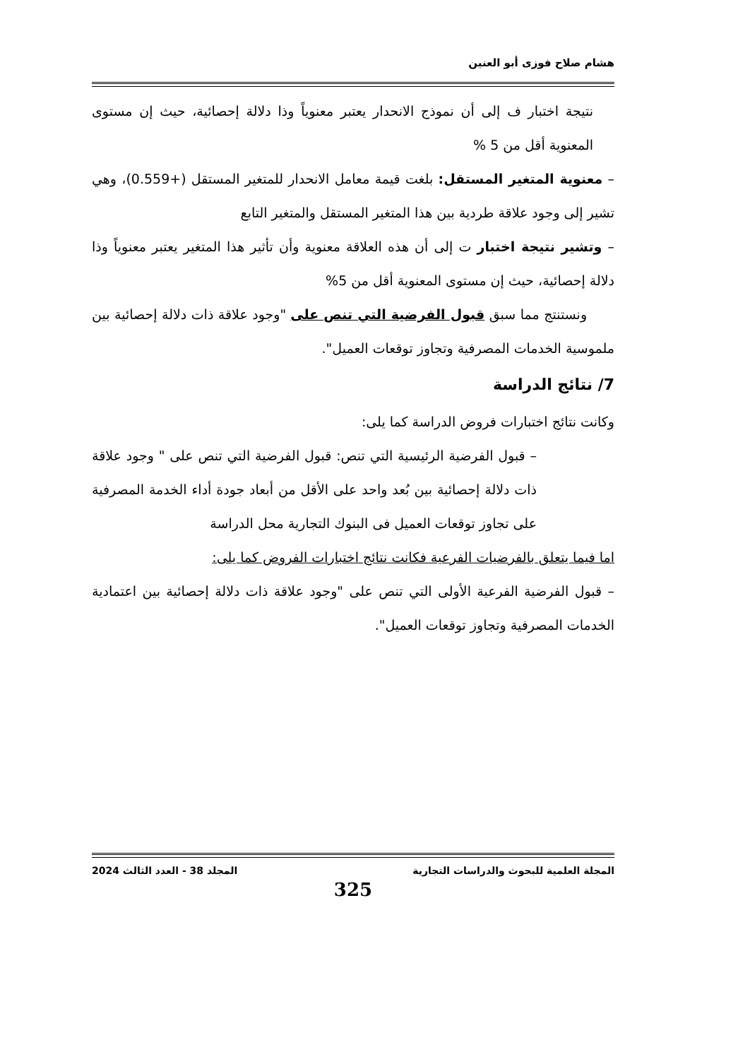هشام صلاح فوزى أبو العنين
نتيجة اختبار ف إلى أن نموذج الانحدار يعتبر معنوياً وذا دلالة إحصائية، حيث إن مستوى المعنوية أقل من 5 %
– معنوية المتغير المستقل: بلغت قيمة معامل الانحدار للمتغير المستقل (+0.559)، وهي تشير إلى وجود علاقة طردية بين هذا المتغير المستقل والمتغير التابع
– وتشير نتيجة اختبار ت إلى أن هذه العلاقة معنوية وأن تأثير هذا المتغير يعتبر معنوياً وذا دلالة إحصائية، حيث إن مستوى المعنوية أقل من 5%
ونستنتج مما سبق قبول الفرضية التي تنص على "وجود علاقة ذات دلالة إحصائية بين ملموسية الخدمات المصرفية وتجاوز توقعات العميل".
7/ نتائج الدراسة
وكانت نتائج اختبارات فروض الدراسة كما يلى:
– قبول الفرضية الرئيسية التي تنص: قبول الفرضية التي تنص على " وجود علاقة ذات دلالة إحصائية بين بُعد واحد على الأقل من أبعاد جودة أداء الخدمة المصرفية على تجاوز توقعات العميل فى البنوك التجارية محل الدراسة
اما فيما يتعلق بالفرضيات الفرعية فكانت نتائج اختبارات الفروض كما يلى:
– قبول الفرضية الفرعية الأولى التي تنص على "وجود علاقة ذات دلالة إحصائية بين اعتمادية الخدمات المصرفية وتجاوز توقعات العميل".
المجلة العلمية للبحوث والدراسات التجارية المجلد 38 - العدد الثالث 2024
325